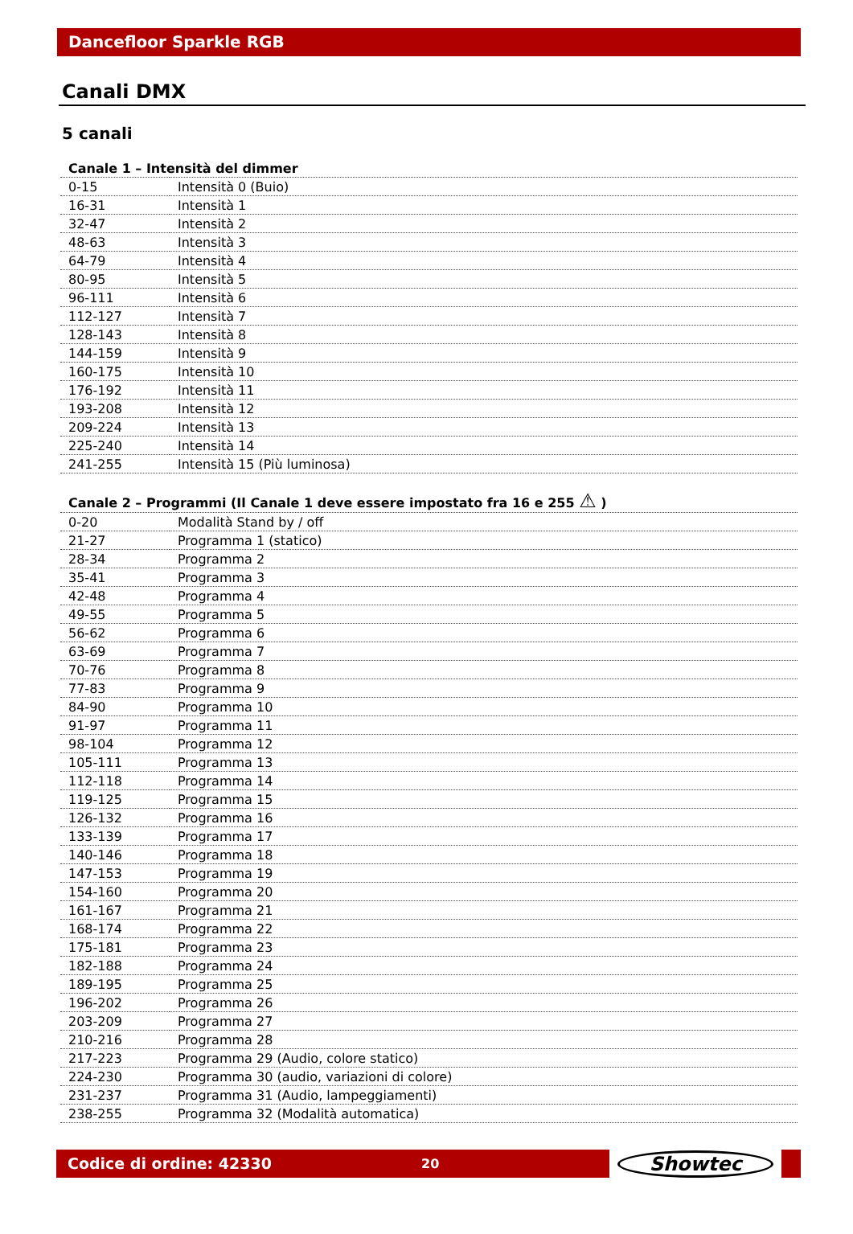Dancefloor Sparkle RGB
Canali DMX
5 canali
| Canale 1 – Intensità del dimmer | |
| --- | --- |
| 0-15 | Intensità 0 (Buio) |
| 16-31 | Intensità 1 |
| 32-47 | Intensità 2 |
| 48-63 | Intensità 3 |
| 64-79 | Intensità 4 |
| 80-95 | Intensità 5 |
| 96-111 | Intensità 6 |
| 112-127 | Intensità 7 |
| 128-143 | Intensità 8 |
| 144-159 | Intensità 9 |
| 160-175 | Intensità 10 |
| 176-192 | Intensità 11 |
| 193-208 | Intensità 12 |
| 209-224 | Intensità 13 |
| 225-240 | Intensità 14 |
| 241-255 | Intensità 15 (Più luminosa) |
| Canale 2 – Programmi (Il Canale 1 deve essere impostato fra 16 e 255 ⚠ ) | |
| --- | --- |
| 0-20 | Modalità Stand by / off |
| 21-27 | Programma 1 (statico) |
| 28-34 | Programma 2 |
| 35-41 | Programma 3 |
| 42-48 | Programma 4 |
| 49-55 | Programma 5 |
| 56-62 | Programma 6 |
| 63-69 | Programma 7 |
| 70-76 | Programma 8 |
| 77-83 | Programma 9 |
| 84-90 | Programma 10 |
| 91-97 | Programma 11 |
| 98-104 | Programma 12 |
| 105-111 | Programma 13 |
| 112-118 | Programma 14 |
| 119-125 | Programma 15 |
| 126-132 | Programma 16 |
| 133-139 | Programma 17 |
| 140-146 | Programma 18 |
| 147-153 | Programma 19 |
| 154-160 | Programma 20 |
| 161-167 | Programma 21 |
| 168-174 | Programma 22 |
| 175-181 | Programma 23 |
| 182-188 | Programma 24 |
| 189-195 | Programma 25 |
| 196-202 | Programma 26 |
| 203-209 | Programma 27 |
| 210-216 | Programma 28 |
| 217-223 | Programma 29 (Audio, colore statico) |
| 224-230 | Programma 30 (audio, variazioni di colore) |
| 231-237 | Programma 31 (Audio, lampeggiamenti) |
| 238-255 | Programma 32 (Modalità automatica) |
Codice di ordine: 42330 20
Showtec